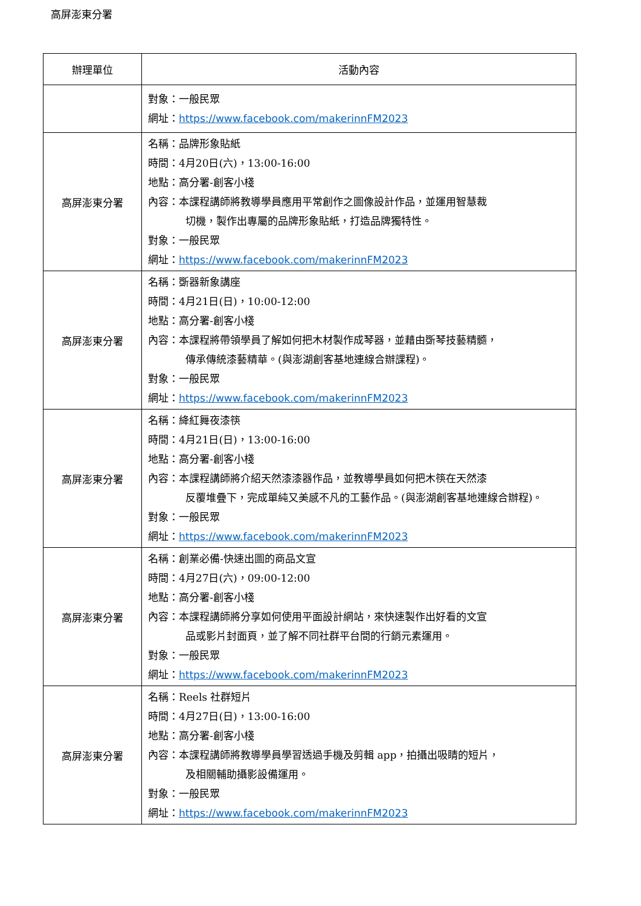高屏澎東分署
| 辦理單位 | 活動內容 |
| --- | --- |
| | 對象：一般民眾 網址： https://www.facebook.com/makerinnFM2023 |
| 高屏澎東分署 | 名稱：品牌形象貼紙 時間：4月20日(六)，13:00-16:00 地點：高分署-創客小棧 內容：本課程講師將教導學員應用平常創作之圖像設計作品，並運用智慧裁 切機，製作出專屬的品牌形象貼紙，打造品牌獨特性。 對象：一般民眾 網址： https://www.facebook.com/makerinnFM2023 |
| 高屏澎東分署 | 名稱：斲器新象講座 時間：4月21日(日)，10:00-12:00 地點：高分署-創客小棧 內容：本課程將帶領學員了解如何把木材製作成琴器，並藉由斲琴技藝精髓， 傳承傳統漆藝精華。(與澎湖創客基地連線合辦課程)。 對象：一般民眾 網址： https://www.facebook.com/makerinnFM2023 |
| 高屏澎東分署 | 名稱：絳紅舞夜漆筷 時間：4月21日(日)，13:00-16:00 地點：高分署-創客小棧 內容：本課程講師將介紹天然漆漆器作品，並教導學員如何把木筷在天然漆 反覆堆疊下，完成單純又美感不凡的工藝作品。(與澎湖創客基地連線合辦程)。 對象：一般民眾 網址： https://www.facebook.com/makerinnFM2023 |
| 高屏澎東分署 | 名稱：創業必備-快速出圖的商品文宣 時間：4月27日(六)，09:00-12:00 地點：高分署-創客小棧 內容：本課程講師將分享如何使用平面設計網站，來快速製作出好看的文宣 品或影片封面頁，並了解不同社群平台間的行銷元素運用。 對象：一般民眾 網址： https://www.facebook.com/makerinnFM2023 |
| 高屏澎東分署 | 名稱：Reels 社群短片 時間：4月27日(日)，13:00-16:00 地點：高分署-創客小棧 內容：本課程講師將教導學員學習透過手機及剪輯 app，拍攝出吸睛的短片， 及相關輔助攝影設備運用。 對象：一般民眾 網址： https://www.facebook.com/makerinnFM2023 |